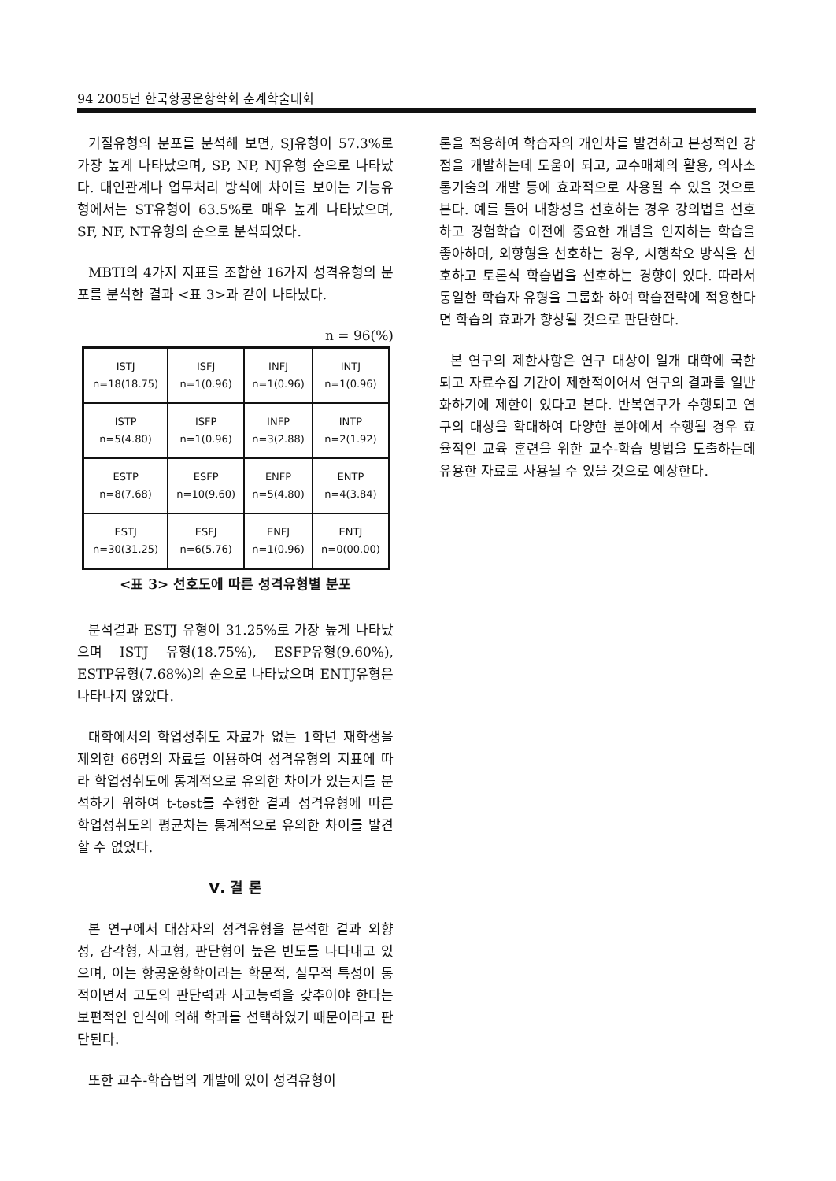94 2005년 한국항공운항학회 춘계학술대회
기질유형의 분포를 분석해 보면, SJ유형이 57.3%로 가장 높게 나타났으며, SP, NP, NJ유형 순으로 나타났다. 대인관계나 업무처리 방식에 차이를 보이는 기능유형에서는 ST유형이 63.5%로 매우 높게 나타났으며, SF, NF, NT유형의 순으로 분석되었다.
MBTI의 4가지 지표를 조합한 16가지 성격유형의 분포를 분석한 결과 <표 3>과 같이 나타났다.
n = 96(%)
| ISTJ n=18(18.75) | ISFJ n=1(0.96) | INFJ n=1(0.96) | INTJ n=1(0.96) |
| ISTP n=5(4.80) | ISFP n=1(0.96) | INFP n=3(2.88) | INTP n=2(1.92) |
| ESTP n=8(7.68) | ESFP n=10(9.60) | ENFP n=5(4.80) | ENTP n=4(3.84) |
| ESTJ n=30(31.25) | ESFJ n=6(5.76) | ENFJ n=1(0.96) | ENTJ n=0(00.00) |
<표 3> 선호도에 따른 성격유형별 분포
분석결과 ESTJ 유형이 31.25%로 가장 높게 나타났으며 ISTJ 유형(18.75%), ESFP유형(9.60%), ESTP유형(7.68%)의 순으로 나타났으며 ENTJ유형은 나타나지 않았다.
대학에서의 학업성취도 자료가 없는 1학년 재학생을 제외한 66명의 자료를 이용하여 성격유형의 지표에 따라 학업성취도에 통계적으로 유의한 차이가 있는지를 분석하기 위하여 t-test를 수행한 결과 성격유형에 따른 학업성취도의 평균차는 통계적으로 유의한 차이를 발견할 수 없었다.
Ⅴ. 결 론
본 연구에서 대상자의 성격유형을 분석한 결과 외향성, 감각형, 사고형, 판단형이 높은 빈도를 나타내고 있으며, 이는 항공운항학이라는 학문적, 실무적 특성이 동적이면서 고도의 판단력과 사고능력을 갖추어야 한다는 보편적인 인식에 의해 학과를 선택하였기 때문이라고 판단된다.
또한 교수-학습법의 개발에 있어 성격유형이
론을 적용하여 학습자의 개인차를 발견하고 본성적인 강점을 개발하는데 도움이 되고, 교수매체의 활용, 의사소통기술의 개발 등에 효과적으로 사용될 수 있을 것으로 본다. 예를 들어 내향성을 선호하는 경우 강의법을 선호하고 경험학습 이전에 중요한 개념을 인지하는 학습을 좋아하며, 외향형을 선호하는 경우, 시행착오 방식을 선호하고 토론식 학습법을 선호하는 경향이 있다. 따라서 동일한 학습자 유형을 그룹화 하여 학습전략에 적용한다면 학습의 효과가 향상될 것으로 판단한다.
본 연구의 제한사항은 연구 대상이 일개 대학에 국한되고 자료수집 기간이 제한적이어서 연구의 결과를 일반화하기에 제한이 있다고 본다. 반복연구가 수행되고 연구의 대상을 확대하여 다양한 분야에서 수행될 경우 효율적인 교육 훈련을 위한 교수-학습 방법을 도출하는데 유용한 자료로 사용될 수 있을 것으로 예상한다.